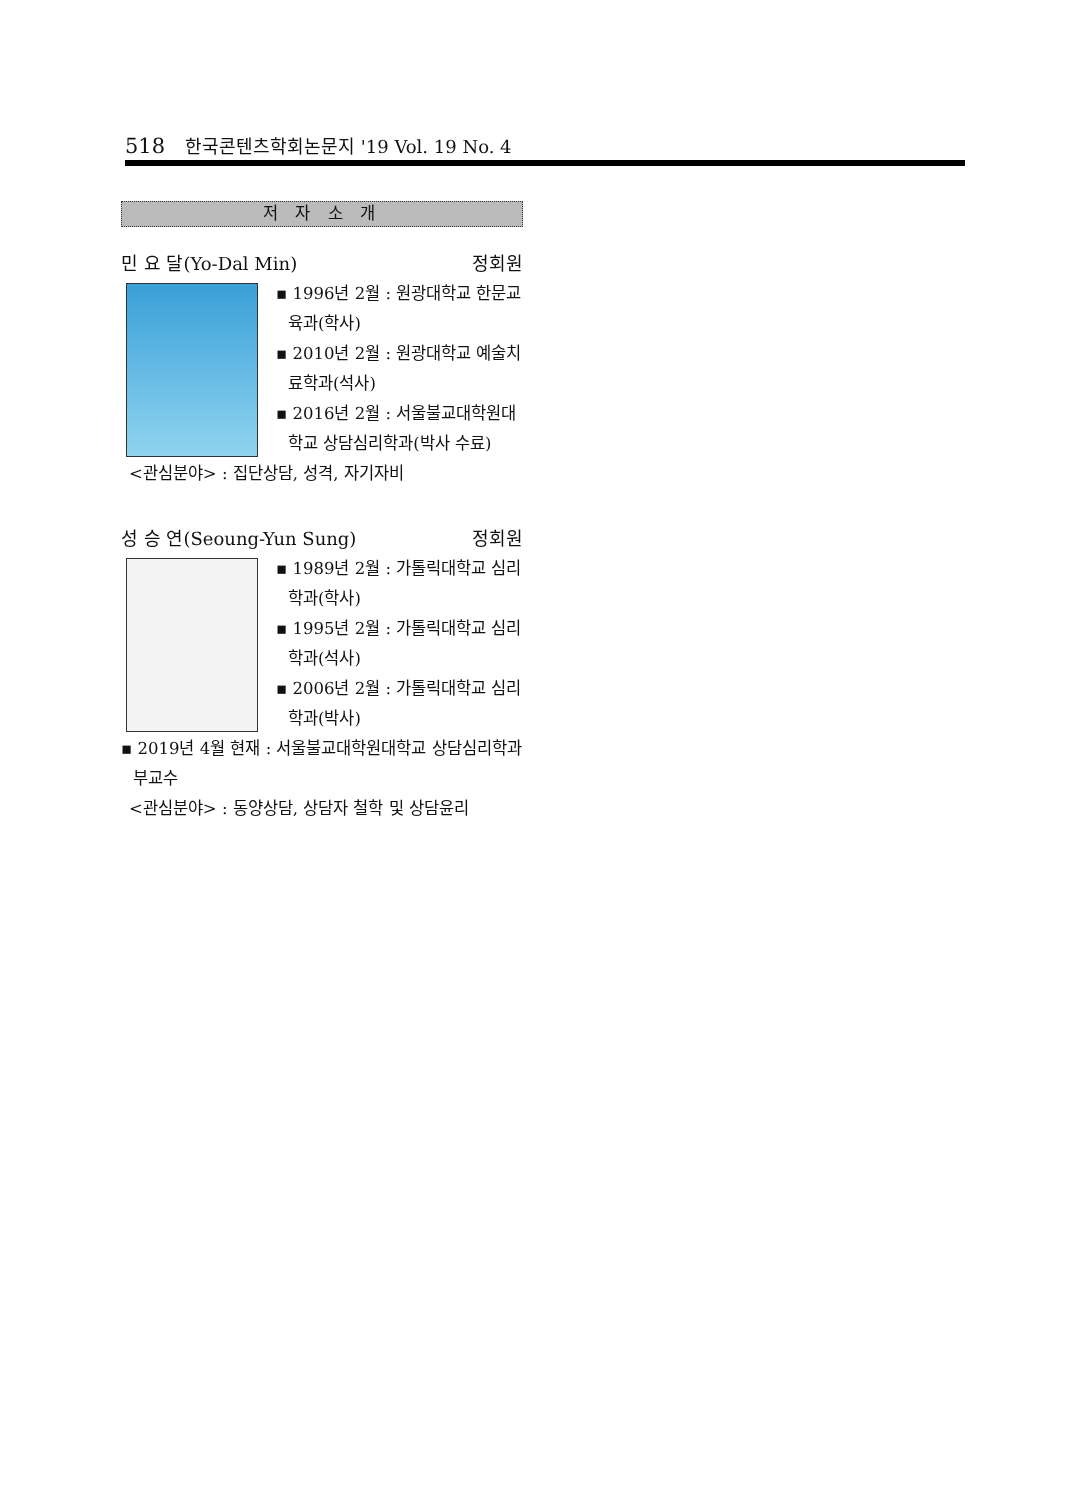518 한국콘텐츠학회논문지 '19 Vol. 19 No. 4
저 자 소 개
민 요 달(Yo-Dal Min) 정회원
▪ 1996년 2월 : 원광대학교 한문교육과(학사)
▪ 2010년 2월 : 원광대학교 예술치료학과(석사)
▪ 2016년 2월 : 서울불교대학원대학교 상담심리학과(박사 수료)
<관심분야> : 집단상담, 성격, 자기자비
성 승 연(Seoung-Yun Sung) 정회원
▪ 1989년 2월 : 가톨릭대학교 심리학과(학사)
▪ 1995년 2월 : 가톨릭대학교 심리학과(석사)
▪ 2006년 2월 : 가톨릭대학교 심리학과(박사)
▪ 2019년 4월 현재 : 서울불교대학원대학교 상담심리학과 부교수
<관심분야> : 동양상담, 상담자 철학 및 상담윤리